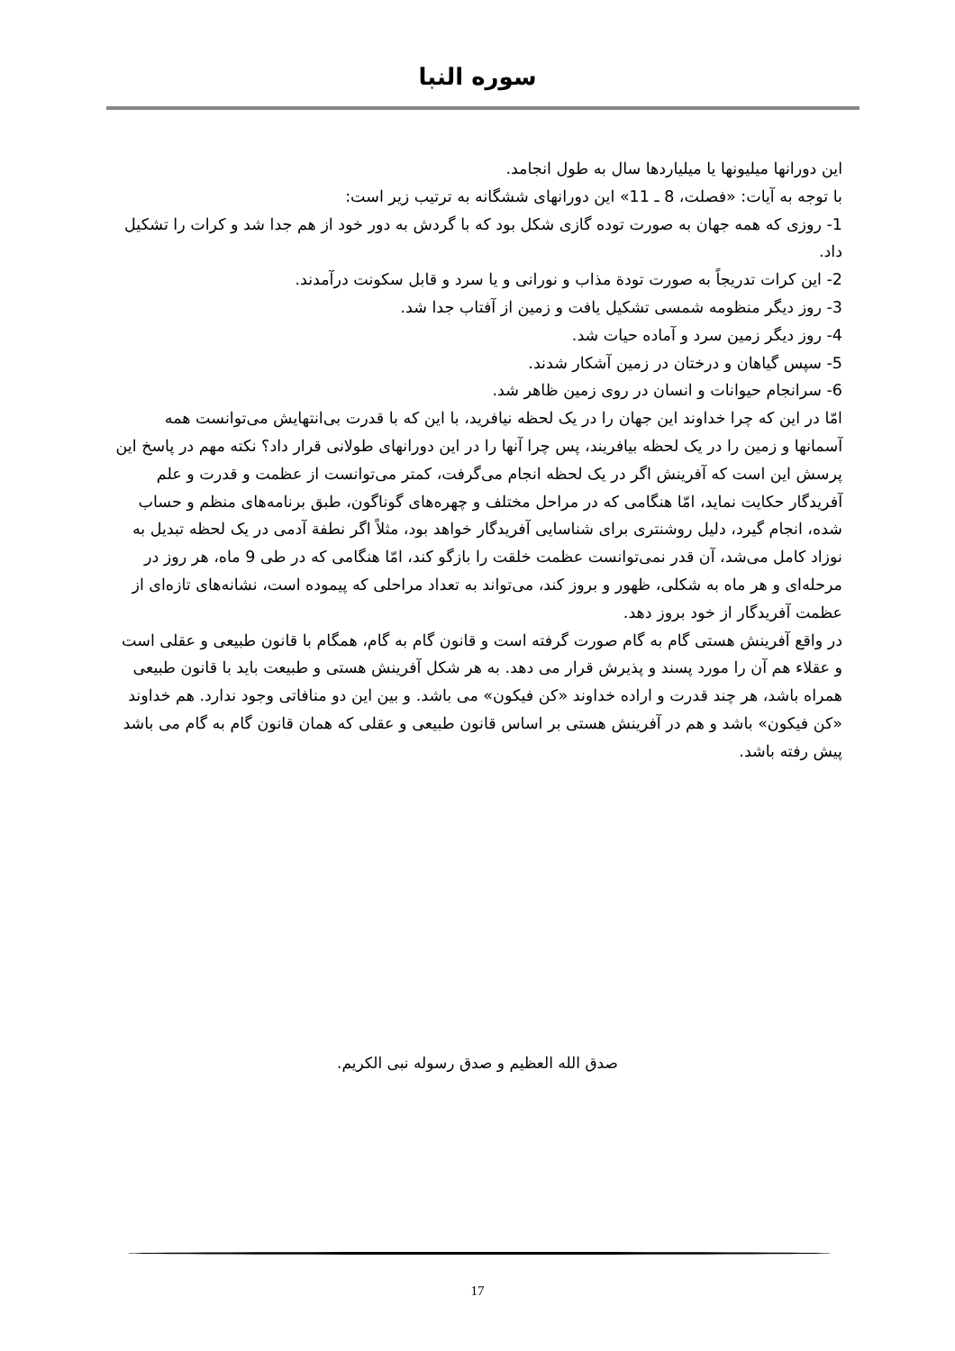سوره النبا
این دورانها میلیونها یا میلیاردها سال به طول انجامد.
با توجه به آیات: «فصلت، 8 ـ 11» این دورانهای ششگانه به ترتیب زیر است:
1- روزی که همه جهان به صورت توده گازی شکل بود که با گردش به دور خود از هم جدا شد و کرات را تشکیل داد.
2- این کرات تدریجاً به صورت تودة مذاب و نورانی و یا سرد و قابل سکونت درآمدند.
3- روز دیگر منظومه شمسی تشکیل یافت و زمین از آفتاب جدا شد.
4- روز دیگر زمین سرد و آماده حیات شد.
5- سپس گیاهان و درختان در زمین آشکار شدند.
6- سرانجام حیوانات و انسان در روی زمین ظاهر شد.
امّا در این که چرا خداوند این جهان را در یک لحظه نیافرید، با این که با قدرت بی‌انتهایش می‌توانست همه آسمانها و زمین را در یک لحظه بیافریند، پس چرا آنها را در این دورانهای طولانی قرار داد؟ نکته مهم در پاسخ این پرسش این است که آفرینش اگر در یک لحظه انجام می‌گرفت، کمتر می‌توانست از عظمت و قدرت و علم آفریدگار حکایت نماید، امّا هنگامی که در مراحل مختلف و چهره‌های گوناگون، طبق برنامه‌های منظم و حساب شده، انجام گیرد، دلیل روشنتری برای شناسایی آفریدگار خواهد بود، مثلاً اگر نطفة آدمی در یک لحظه تبدیل به نوزاد کامل می‌شد، آن قدر نمی‌توانست عظمت خلقت را بازگو کند، امّا هنگامی که در طی 9 ماه، هر روز در مرحله‌ای و هر ماه به شکلی، ظهور و بروز کند، می‌تواند به تعداد مراحلی که پیموده است، نشانه‌های تازه‌ای از عظمت آفریدگار از خود بروز دهد.
در واقع آفرینش هستی گام به گام صورت گرفته است و قانون گام به گام، همگام با قانون طبیعی و عقلی است و عقلاء هم آن را مورد پسند و پذیرش قرار می دهد. به هر شکل آفرینش هستی و طبیعت باید با قانون طبیعی همراه باشد، هر چند قدرت و اراده خداوند «کن فیکون» می باشد. و بین این دو منافاتی وجود ندارد. هم خداوند «کن فیکون» باشد و هم در آفرینش هستی بر اساس قانون طبیعی و عقلی که همان قانون گام به گام می باشد پیش رفته باشد.
صدق الله العظیم و صدق رسوله نبی الکریم.
17